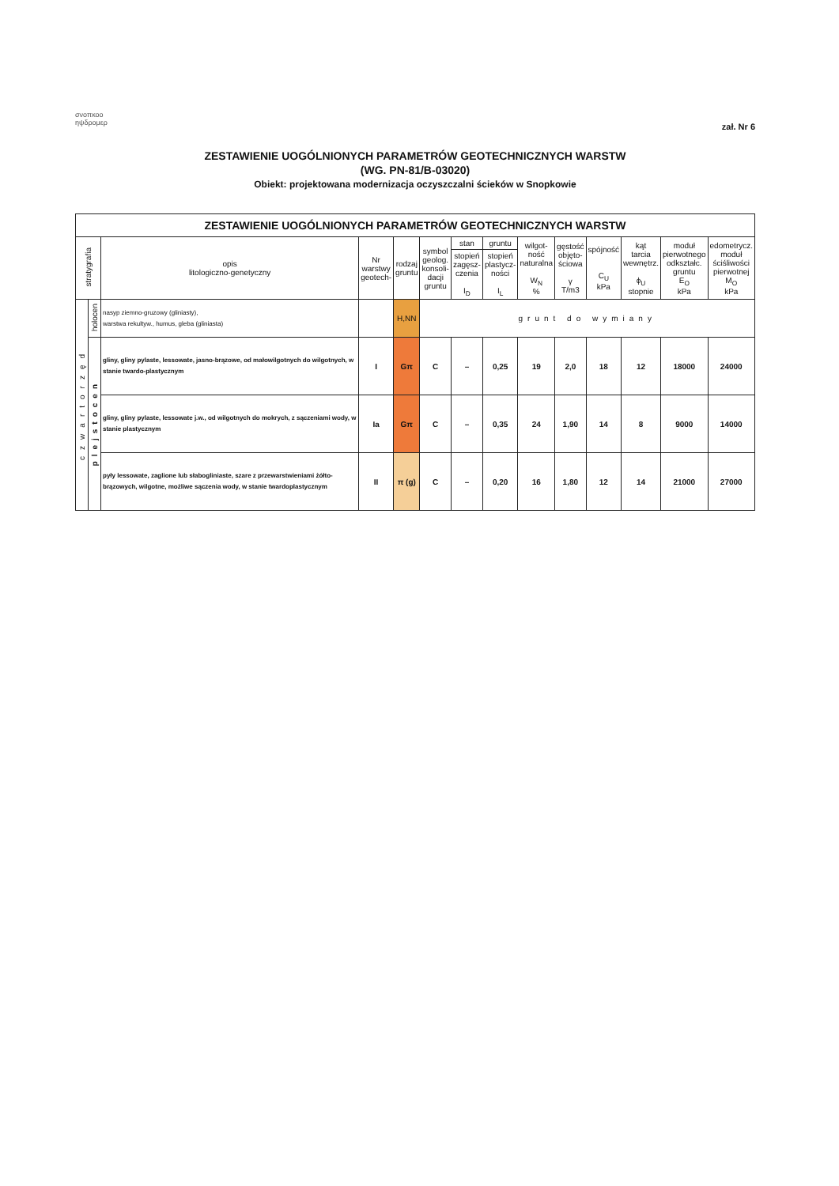σνοπκοο
ηψδρομερ
zał. Nr 6
ZESTAWIENIE UOGÓLNIONYCH PARAMETRÓW GEOTECHNICZNYCH WARSTW
(WG. PN-81/B-03020)
Obiekt: projektowana modernizacja oczyszczalni ścieków w Snopkowie
| ZESTAWIENIE UOGÓLNIONYCH PARAMETRÓW GEOTECHNICZNYCH WARSTW | | | | | | | | | | | | | |
| --- | --- | --- | --- | --- | --- | --- | --- | --- | --- | --- | --- | --- | --- |
| stratygrafia | | opis litologiczno-genetyczny | Nr warstwy geotech- | rodzaj gruntu | symbol geolog. konsoli- dacji gruntu | stan | gruntu | wilgot- ność naturalna W<sub>N</sub> % | gęstość objęto- ściowa γ T/m3 | spójność C<sub>U</sub> kPa | kąt tarcia wewnętrz. ϕ<sub>U</sub> stopnie | moduł pierwotnego odkształc. gruntu E<sub>O</sub> kPa | edometrycz. moduł ściśliwości pierwotnej M<sub>O</sub> kPa |
| | | | | | | stopień zagęsz- czenia I<sub>D</sub> | stopień plastycz- ności I<sub>L</sub> | | | | | | |
| czwartorzęd | holocen | nasyp ziemno-gruzowy (gliniasty), warstwa rekultyw., humus, gleba (gliniasta) | | H,NN | grunt do wymiany | | | | | | | | |
| | plejstocen | gliny, gliny pylaste, lessowate, jasno-brązowe, od małowilgotnych do wilgotnych, w stanie twardo-plastycznym | I | Gπ | C | – | 0,25 | 19 | 2,0 | 18 | 12 | 18000 | 24000 |
| | | gliny, gliny pylaste, lessowate j.w., od wilgotnych do mokrych, z sączeniami wody, w stanie plastycznym | Ia | Gπ | C | – | 0,35 | 24 | 1,90 | 14 | 8 | 9000 | 14000 |
| | | pyły lessowate, zaglione lub słabogliniaste, szare z przewarstwieniami żółto-brązowych, wilgotne, możliwe sączenia wody, w stanie twardoplastycznym | II | π (g) | C | – | 0,20 | 16 | 1,80 | 12 | 14 | 21000 | 27000 |